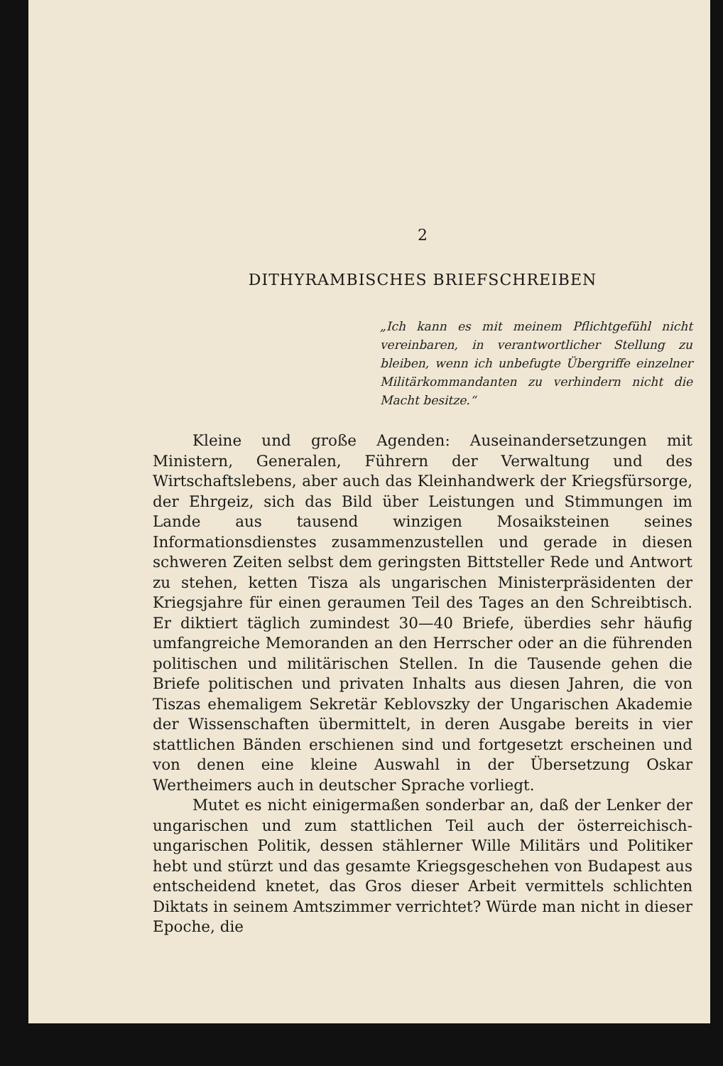2
DITHYRAMBISCHES BRIEFSCHREIBEN
„Ich kann es mit meinem Pflichtgefühl nicht vereinbaren, in verantwortlicher Stellung zu bleiben, wenn ich unbefugte Übergriffe einzelner Militärkommandanten zu verhindern nicht die Macht besitze.“
Kleine und große Agenden: Auseinandersetzungen mit Ministern, Generalen, Führern der Verwaltung und des Wirtschaftslebens, aber auch das Kleinhandwerk der Kriegsfürsorge, der Ehrgeiz, sich das Bild über Leistungen und Stimmungen im Lande aus tausend winzigen Mosaiksteinen seines Informationsdienstes zusammenzustellen und gerade in diesen schweren Zeiten selbst dem geringsten Bittsteller Rede und Antwort zu stehen, ketten Tisza als ungarischen Ministerpräsidenten der Kriegsjahre für einen geraumen Teil des Tages an den Schreibtisch. Er diktiert täglich zumindest 30—40 Briefe, überdies sehr häufig umfangreiche Memoranden an den Herrscher oder an die führenden politischen und militärischen Stellen. In die Tausende gehen die Briefe politischen und privaten Inhalts aus diesen Jahren, die von Tiszas ehemaligem Sekretär Keblovszky der Ungarischen Akademie der Wissenschaften übermittelt, in deren Ausgabe bereits in vier stattlichen Bänden erschienen sind und fortgesetzt erscheinen und von denen eine kleine Auswahl in der Übersetzung Oskar Wertheimers auch in deutscher Sprache vorliegt.
Mutet es nicht einigermaßen sonderbar an, daß der Lenker der ungarischen und zum stattlichen Teil auch der österreichisch-ungarischen Politik, dessen stählerner Wille Militärs und Politiker hebt und stürzt und das gesamte Kriegsgeschehen von Budapest aus entscheidend knetet, das Gros dieser Arbeit vermittels schlichten Diktats in seinem Amtszimmer verrichtet? Würde man nicht in dieser Epoche, die